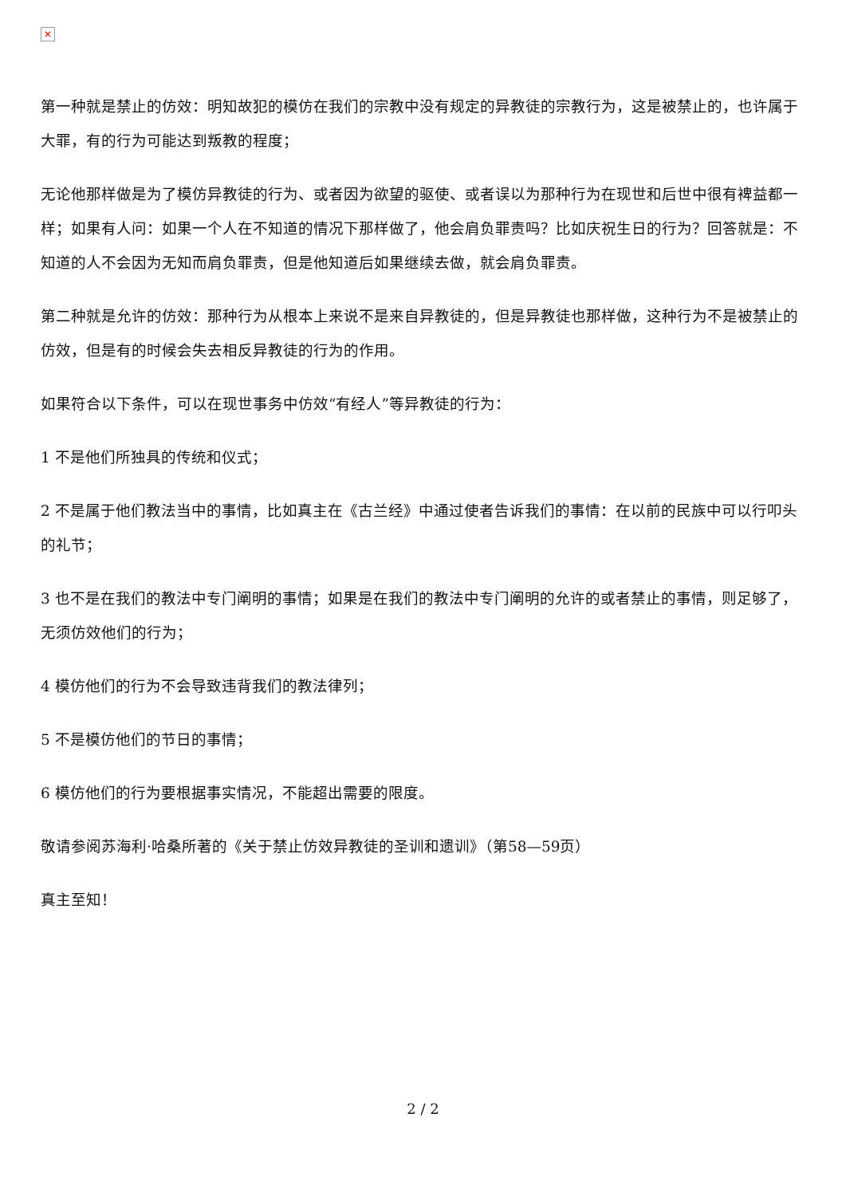✕
第一种就是禁止的仿效：明知故犯的模仿在我们的宗教中没有规定的异教徒的宗教行为，这是被禁止的，也许属于大罪，有的行为可能达到叛教的程度；
无论他那样做是为了模仿异教徒的行为、或者因为欲望的驱使、或者误以为那种行为在现世和后世中很有裨益都一样；如果有人问：如果一个人在不知道的情况下那样做了，他会肩负罪责吗？比如庆祝生日的行为？回答就是：不知道的人不会因为无知而肩负罪责，但是他知道后如果继续去做，就会肩负罪责。
第二种就是允许的仿效：那种行为从根本上来说不是来自异教徒的，但是异教徒也那样做，这种行为不是被禁止的仿效，但是有的时候会失去相反异教徒的行为的作用。
如果符合以下条件，可以在现世事务中仿效“有经人”等异教徒的行为：
1 不是他们所独具的传统和仪式；
2 不是属于他们教法当中的事情，比如真主在《古兰经》中通过使者告诉我们的事情：在以前的民族中可以行叩头的礼节；
3 也不是在我们的教法中专门阐明的事情；如果是在我们的教法中专门阐明的允许的或者禁止的事情，则足够了，无须仿效他们的行为；
4 模仿他们的行为不会导致违背我们的教法律列；
5 不是模仿他们的节日的事情；
6 模仿他们的行为要根据事实情况，不能超出需要的限度。
敬请参阅苏海利·哈桑所著的《关于禁止仿效异教徒的圣训和遗训》（第58—59页）
真主至知！
2 / 2